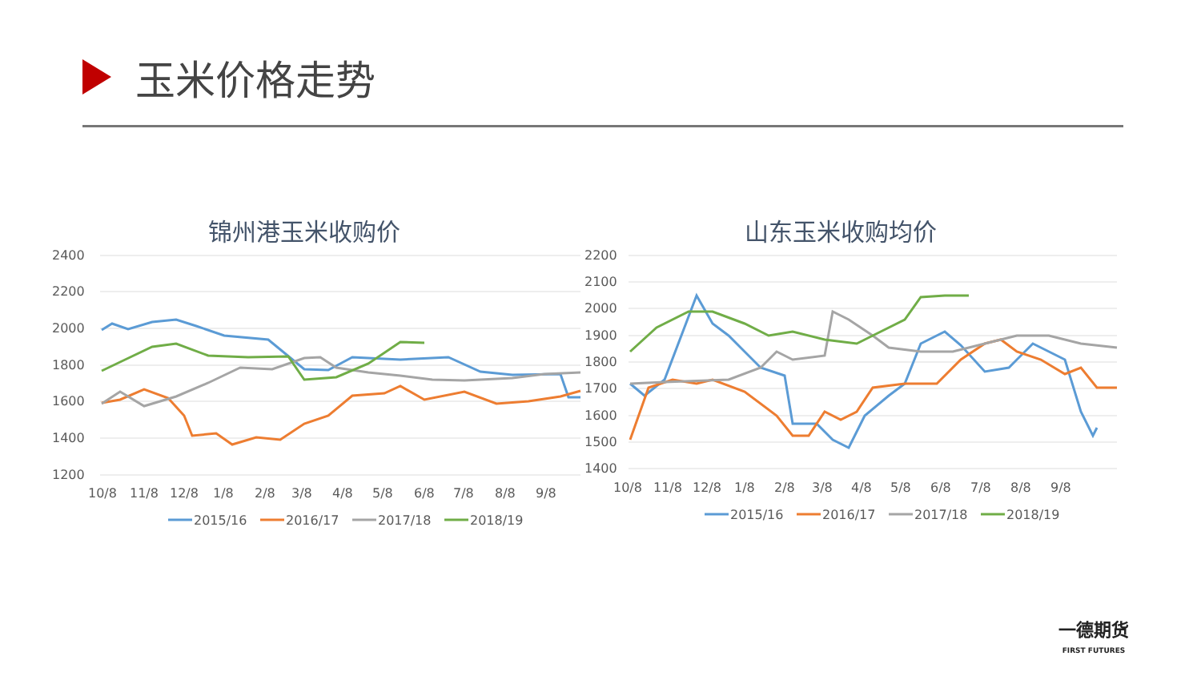玉米价格走势
锦州港玉米收购价
2400
2200
2000
1800
1600
1400
1200
10/8
11/8
12/8
1/8
2/8
3/8
4/8
5/8
6/8
7/8
8/8
9/8
2015/16
2016/17
2017/18
2018/19
山东玉米收购均价
2200
2100
2000
1900
1800
1700
1600
1500
1400
10/8
11/8
12/8
1/8
2/8
3/8
4/8
5/8
6/8
7/8
8/8
9/8
2015/16
2016/17
2017/18
2018/19
一德期货
FIRST FUTURES